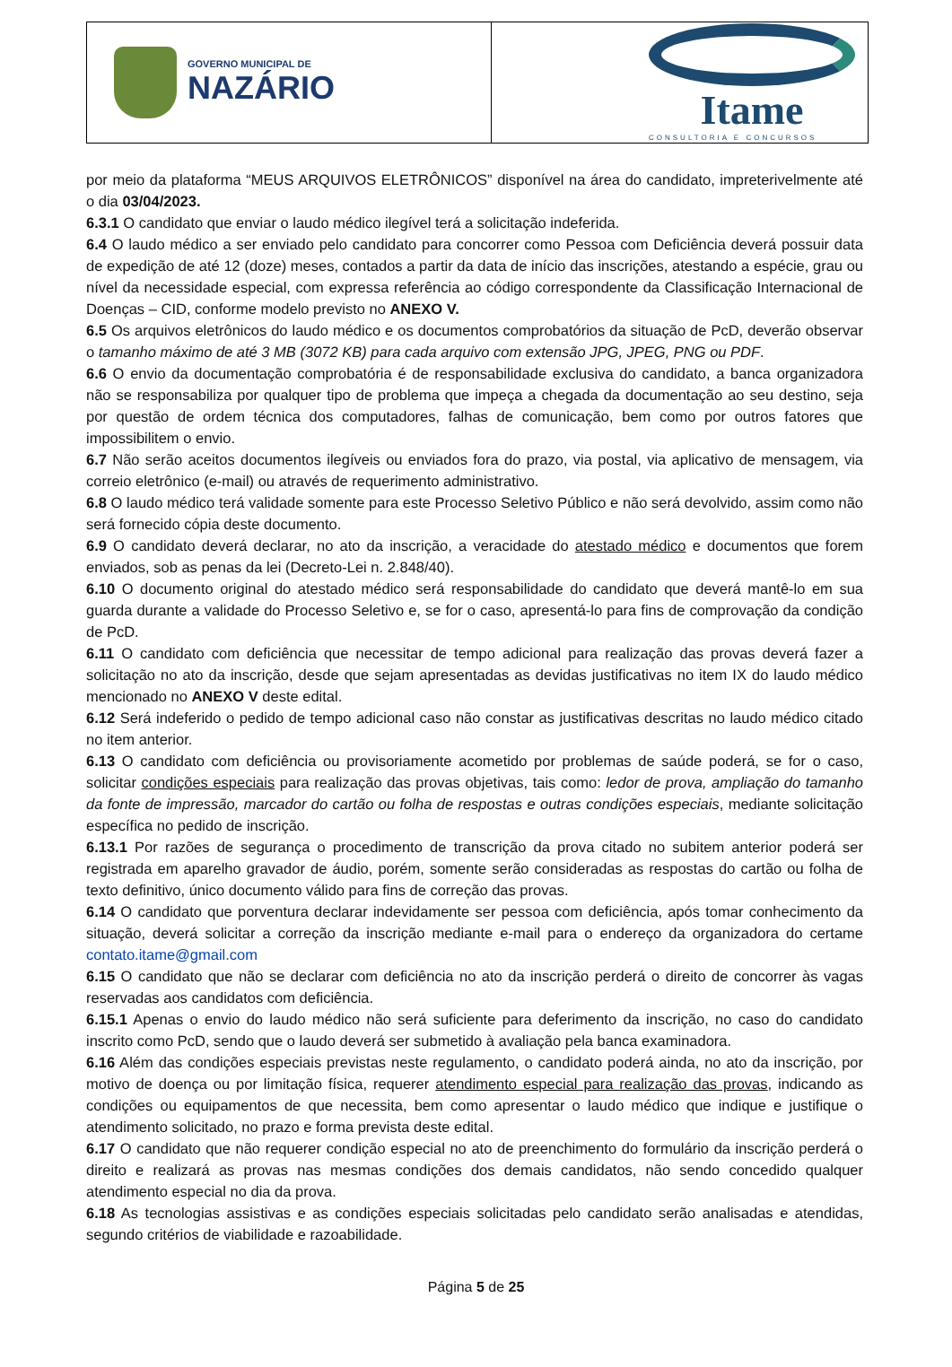GOVERNO MUNICIPAL DE
NAZÁRIO
Itame
CONSULTORIA E CONCURSOS
por meio da plataforma “MEUS ARQUIVOS ELETRÔNICOS” disponível na área do candidato, impreterivelmente até o dia 03/04/2023.
6.3.1 O candidato que enviar o laudo médico ilegível terá a solicitação indeferida.
6.4 O laudo médico a ser enviado pelo candidato para concorrer como Pessoa com Deficiência deverá possuir data de expedição de até 12 (doze) meses, contados a partir da data de início das inscrições, atestando a espécie, grau ou nível da necessidade especial, com expressa referência ao código correspondente da Classificação Internacional de Doenças – CID, conforme modelo previsto no ANEXO V.
6.5 Os arquivos eletrônicos do laudo médico e os documentos comprobatórios da situação de PcD, deverão observar o tamanho máximo de até 3 MB (3072 KB) para cada arquivo com extensão JPG, JPEG, PNG ou PDF.
6.6 O envio da documentação comprobatória é de responsabilidade exclusiva do candidato, a banca organizadora não se responsabiliza por qualquer tipo de problema que impeça a chegada da documentação ao seu destino, seja por questão de ordem técnica dos computadores, falhas de comunicação, bem como por outros fatores que impossibilitem o envio.
6.7 Não serão aceitos documentos ilegíveis ou enviados fora do prazo, via postal, via aplicativo de mensagem, via correio eletrônico (e-mail) ou através de requerimento administrativo.
6.8 O laudo médico terá validade somente para este Processo Seletivo Público e não será devolvido, assim como não será fornecido cópia deste documento.
6.9 O candidato deverá declarar, no ato da inscrição, a veracidade do atestado médico e documentos que forem enviados, sob as penas da lei (Decreto-Lei n. 2.848/40).
6.10 O documento original do atestado médico será responsabilidade do candidato que deverá mantê-lo em sua guarda durante a validade do Processo Seletivo e, se for o caso, apresentá-lo para fins de comprovação da condição de PcD.
6.11 O candidato com deficiência que necessitar de tempo adicional para realização das provas deverá fazer a solicitação no ato da inscrição, desde que sejam apresentadas as devidas justificativas no item IX do laudo médico mencionado no ANEXO V deste edital.
6.12 Será indeferido o pedido de tempo adicional caso não constar as justificativas descritas no laudo médico citado no item anterior.
6.13 O candidato com deficiência ou provisoriamente acometido por problemas de saúde poderá, se for o caso, solicitar condições especiais para realização das provas objetivas, tais como: ledor de prova, ampliação do tamanho da fonte de impressão, marcador do cartão ou folha de respostas e outras condições especiais, mediante solicitação específica no pedido de inscrição.
6.13.1 Por razões de segurança o procedimento de transcrição da prova citado no subitem anterior poderá ser registrada em aparelho gravador de áudio, porém, somente serão consideradas as respostas do cartão ou folha de texto definitivo, único documento válido para fins de correção das provas.
6.14 O candidato que porventura declarar indevidamente ser pessoa com deficiência, após tomar conhecimento da situação, deverá solicitar a correção da inscrição mediante e-mail para o endereço da organizadora do certame contato.itame@gmail.com
6.15 O candidato que não se declarar com deficiência no ato da inscrição perderá o direito de concorrer às vagas reservadas aos candidatos com deficiência.
6.15.1 Apenas o envio do laudo médico não será suficiente para deferimento da inscrição, no caso do candidato inscrito como PcD, sendo que o laudo deverá ser submetido à avaliação pela banca examinadora.
6.16 Além das condições especiais previstas neste regulamento, o candidato poderá ainda, no ato da inscrição, por motivo de doença ou por limitação física, requerer atendimento especial para realização das provas, indicando as condições ou equipamentos de que necessita, bem como apresentar o laudo médico que indique e justifique o atendimento solicitado, no prazo e forma prevista deste edital.
6.17 O candidato que não requerer condição especial no ato de preenchimento do formulário da inscrição perderá o direito e realizará as provas nas mesmas condições dos demais candidatos, não sendo concedido qualquer atendimento especial no dia da prova.
6.18 As tecnologias assistivas e as condições especiais solicitadas pelo candidato serão analisadas e atendidas, segundo critérios de viabilidade e razoabilidade.
Página 5 de 25